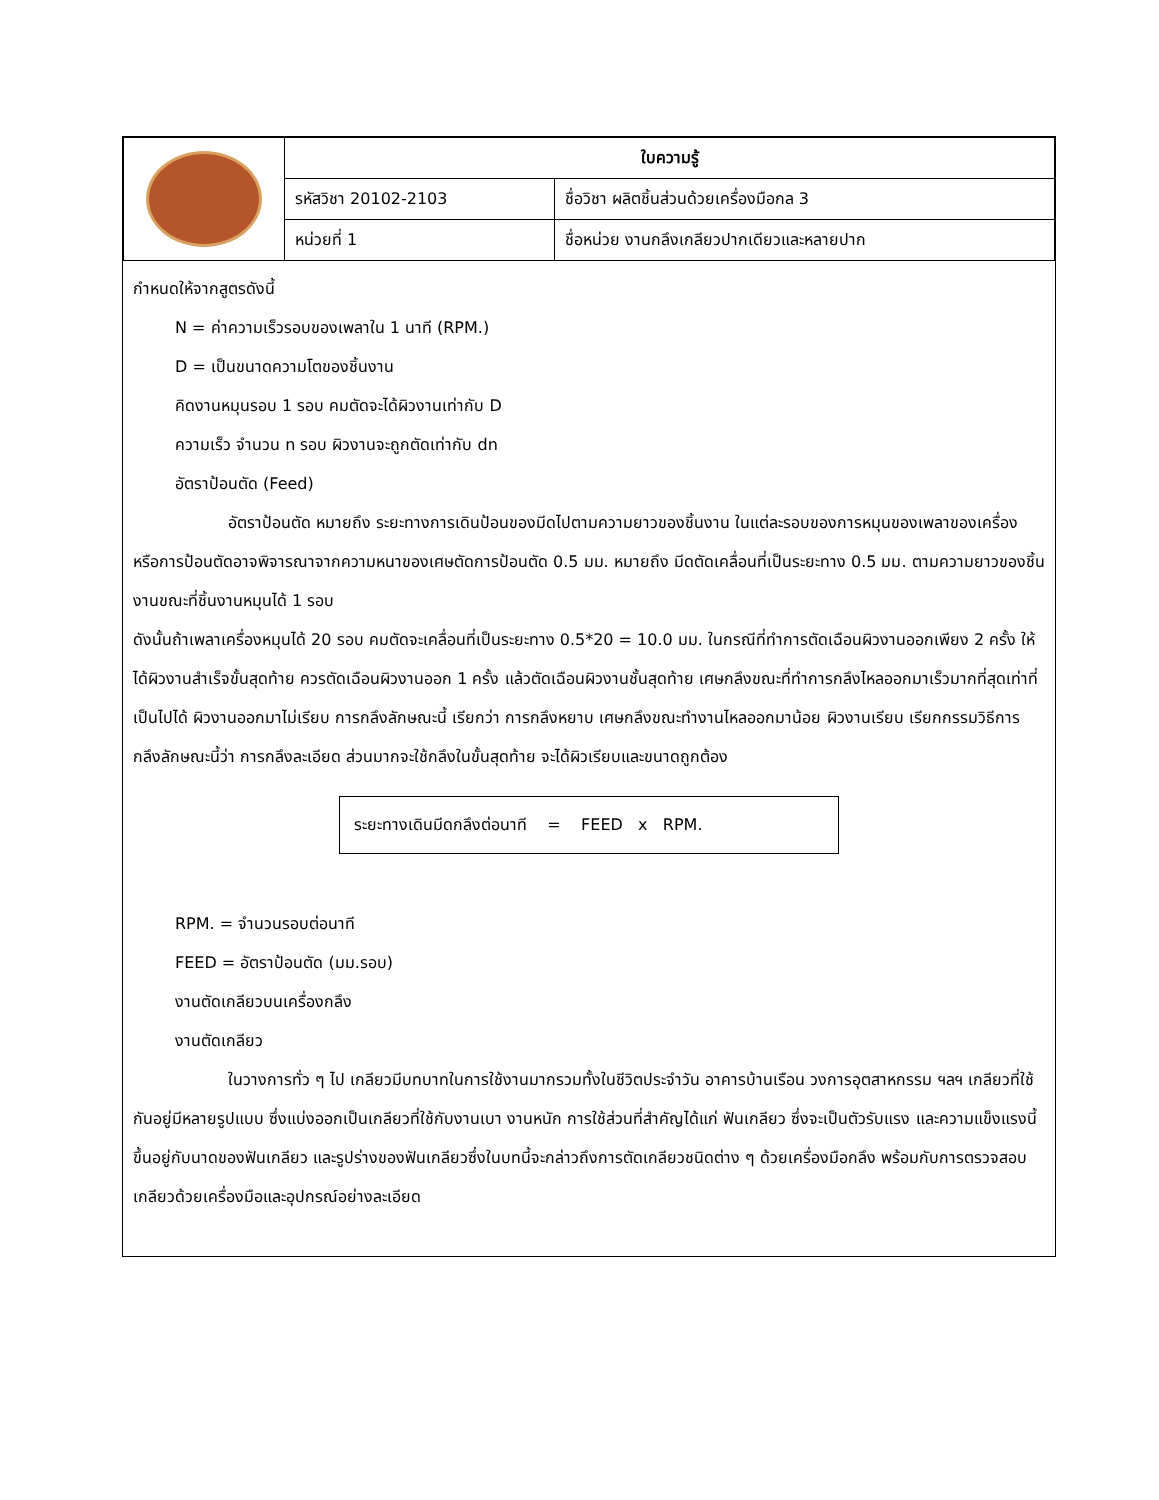| | ใบความรู้ | |
| | รหัสวิชา 20102-2103 | ชื่อวิชา ผลิตชิ้นส่วนด้วยเครื่องมือกล 3 |
| | หน่วยที่ 1 | ชื่อหน่วย งานกลึงเกลียวปากเดียวและหลายปาก |
กำหนดให้จากสูตรดังนี้
N = ค่าความเร็วรอบของเพลาใน 1 นาที (RPM.)
D = เป็นขนาดความโตของชิ้นงาน
คิดงานหมุนรอบ 1 รอบ คมตัดจะได้ผิวงานเท่ากับ D
ความเร็ว จำนวน n รอบ ผิวงานจะถูกตัดเท่ากับ dn
อัตราป้อนตัด (Feed)
อัตราป้อนตัด หมายถึง ระยะทางการเดินป้อนของมีดไปตามความยาวของชิ้นงาน ในแต่ละรอบของการหมุนของเพลาของเครื่อง หรือการป้อนตัดอาจพิจารณาจากความหนาของเศษตัดการป้อนตัด 0.5 มม. หมายถึง มีดตัดเคลื่อนที่เป็นระยะทาง 0.5 มม. ตามความยาวของชิ้นงานขณะที่ชิ้นงานหมุนได้ 1 รอบ
ดังนั้นถ้าเพลาเครื่องหมุนได้ 20 รอบ คมตัดจะเคลื่อนที่เป็นระยะทาง 0.5*20 = 10.0 มม. ในกรณีที่ทำการตัดเฉือนผิวงานออกเพียง 2 ครั้ง ให้ได้ผิวงานสำเร็จขั้นสุดท้าย ควรตัดเฉือนผิวงานออก 1 ครั้ง แล้วตัดเฉือนผิวงานชั้นสุดท้าย เศษกลึงขณะที่ทำการกลึงไหลออกมาเร็วมากที่สุดเท่าที่เป็นไปได้ ผิวงานออกมาไม่เรียบ การกลึงลักษณะนี้ เรียกว่า การกลึงหยาบ เศษกลึงขณะทำงานไหลออกมาน้อย ผิวงานเรียบ เรียกกรรมวิธีการกลึงลักษณะนี้ว่า การกลึงละเอียด ส่วนมากจะใช้กลึงในขั้นสุดท้าย จะได้ผิวเรียบและขนาดถูกต้อง
ระยะทางเดินมีดกลึงต่อนาที = FEED x RPM.
RPM. = จำนวนรอบต่อนาที
FEED = อัตราป้อนตัด (มม.รอบ)
งานตัดเกลียวบนเครื่องกลึง
งานตัดเกลียว
ในวางการทั่ว ๆ ไป เกลียวมีบทบาทในการใช้งานมากรวมทั้งในชีวิตประจำวัน อาคารบ้านเรือน วงการอุตสาหกรรม ฯลฯ เกลียวที่ใช้กันอยู่มีหลายรูปแบบ ซึ่งแบ่งออกเป็นเกลียวที่ใช้กับงานเบา งานหนัก การใช้ส่วนที่สำคัญได้แก่ ฟันเกลียว ซึ่งจะเป็นตัวรับแรง และความแข็งแรงนี้ขึ้นอยู่กับนาดของฟันเกลียว และรูปร่างของฟันเกลียวซึ่งในบทนี้จะกล่าวถึงการตัดเกลียวชนิดต่าง ๆ ด้วยเครื่องมือกลึง พร้อมกับการตรวจสอบเกลียวด้วยเครื่องมือและอุปกรณ์อย่างละเอียด